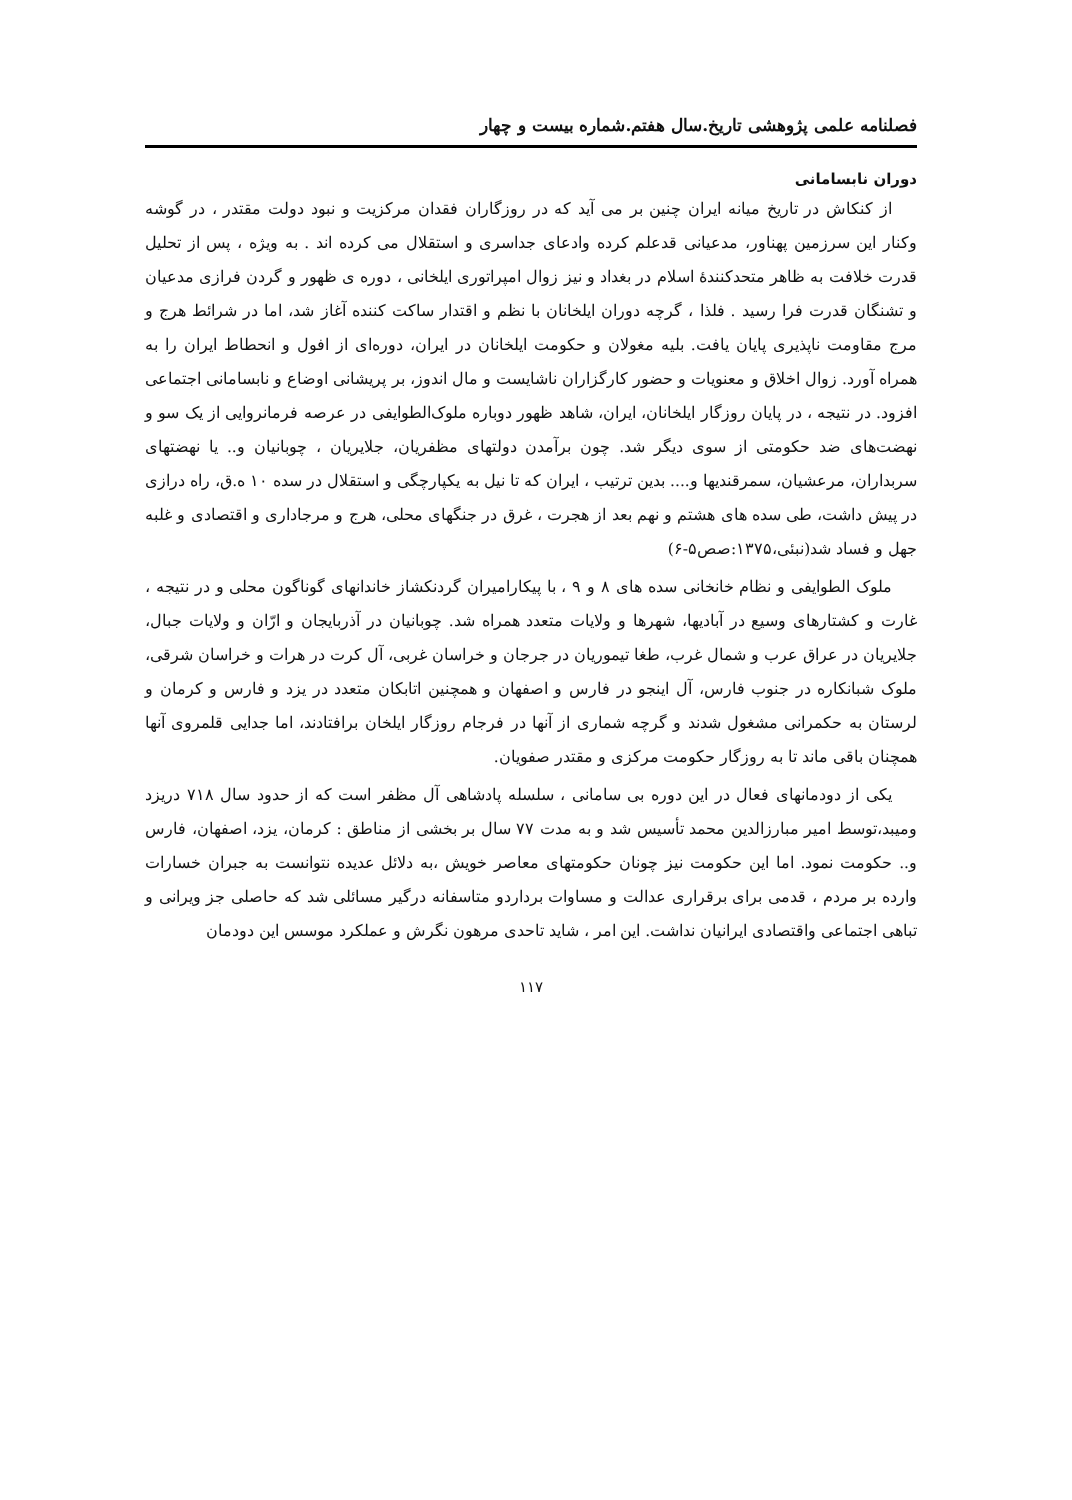فصلنامه علمی پژوهشی تاریخ.سال هفتم.شماره بیست و چهار
دوران نابسامانی
از کنکاش در تاریخ میانه ایران چنین بر می آید که در روزگاران فقدان مرکزیت و نبود دولت مقتدر ، در گوشه وکنار این سرزمین پهناور، مدعیانی قدعلم کرده وادعای جداسری و استقلال می کرده اند . به ویژه ، پس از تحلیل قدرت خلافت به ظاهر متحدکنندهٔ اسلام در بغداد و نیز زوال امپراتوری ایلخانی ، دوره ی ظهور و گردن فرازی مدعیان و تشنگان قدرت فرا رسید . فلذا ، گرچه دوران ایلخانان با نظم و اقتدار ساکت کننده آغاز شد، اما در شرائط هرج و مرج مقاومت ناپذیری پایان یافت. بلیه مغولان و حکومت ایلخانان در ایران، دوره‌ای از افول و انحطاط ایران را به همراه آورد. زوال اخلاق و معنویات و حضور کارگزاران ناشایست و مال اندوز، بر پریشانی اوضاع و نابسامانی اجتماعی افزود. در نتیجه ، در پایان روزگار ایلخانان، ایران، شاهد ظهور دوباره ملوک‌الطوایفی در عرصه فرمانروایی از یک سو و نهضت‌های ضد حکومتی از سوی دیگر شد. چون برآمدن دولتهای مظفریان، جلایریان ، چوبانیان و.. یا نهضتهای سربداران، مرعشیان، سمرقندیها و.... بدین ترتیب ، ایران که تا نیل به یکپارچگی و استقلال در سده ۱۰ ه.ق، راه درازی در پیش داشت، طی سده های هشتم و نهم بعد از هجرت ، غرق در جنگهای محلی، هرج و مرجاداری و اقتصادی و غلبه جهل و فساد شد(نبئی،۱۳۷۵:صص۵-۶)
ملوک الطوایفی و نظام خانخانی سده های ۸ و ۹ ، با پیکارامیران گردنکشاز خاندانهای گوناگون محلی و در نتیجه ، غارت و کشتارهای وسیع در آبادیها، شهرها و ولایات متعدد همراه شد. چوبانیان در آذربایجان و ارّان و ولایات جبال، جلایریان در عراق عرب و شمال غرب، طغا تیموریان در جرجان و خراسان غربی، آل کرت در هرات و خراسان شرقی، ملوک شبانکاره در جنوب فارس، آل اینجو در فارس و اصفهان و همچنین اتابکان متعدد در یزد و فارس و کرمان و لرستان به حکمرانی مشغول شدند و گرچه شماری از آنها در فرجام روزگار ایلخان برافتادند، اما جدایی قلمروی آنها همچنان باقی ماند تا به روزگار حکومت مرکزی و مقتدر صفویان.
یکی از دودمانهای فعال در این دوره بی سامانی ، سلسله پادشاهی آل مظفر است که از حدود سال ۷۱۸ دریزد ومیبد،توسط امیر مبارزالدین محمد تأسیس شد و به مدت ۷۷ سال بر بخشی از مناطق : کرمان، یزد، اصفهان، فارس و.. حکومت نمود. اما این حکومت نیز چونان حکومتهای معاصر خویش ،به دلائل عدیده نتوانست به جبران خسارات وارده بر مردم ، قدمی برای برقراری عدالت و مساوات برداردو متاسفانه درگیر مسائلی شد که حاصلی جز ویرانی و تباهی اجتماعی واقتصادی ایرانیان نداشت. این امر ، شاید تاحدی مرهون نگرش و عملکرد موسس این دودمان
۱۱۷